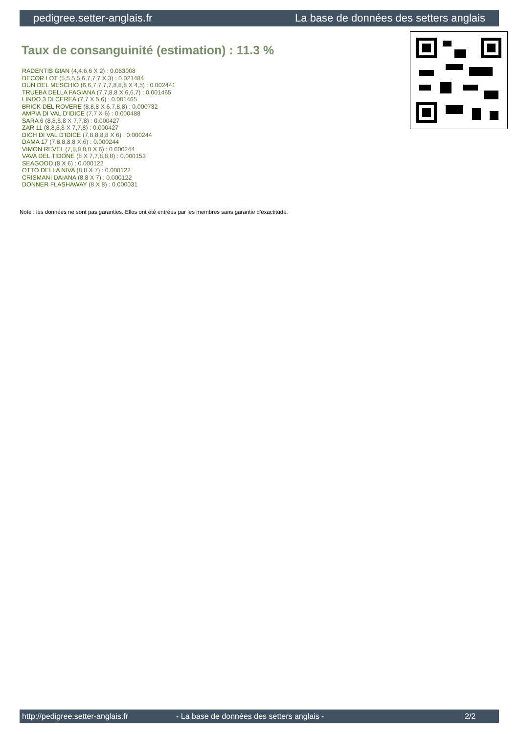pedigree.setter-anglais.fr La base de données des setters anglais
Taux de consanguinité (estimation) : 11.3 %
RADENTIS GIAN (4,4,6,6 X 2) : 0.083008
DECOR LOT (5,5,5,5,6,7,7,7 X 3) : 0.021484
DUN DEL MESCHIO (6,6,7,7,7,7,8,8,8 X 4,5) : 0.002441
TRUEBA DELLA FAGIANA (7,7,8,8 X 6,6,7) : 0.001465
LINDO 3 DI CEREA (7,7 X 5,6) : 0.001465
BRICK DEL ROVERE (8,8,8 X 6,7,8,8) : 0.000732
AMPIA DI VAL D'IDICE (7,7 X 6) : 0.000488
SARA 6 (8,8,8,8 X 7,7,8) : 0.000427
ZAR 11 (8,8,8,8 X 7,7,8) : 0.000427
DICH DI VAL D'IDICE (7,8,8,8,8 X 6) : 0.000244
DAMA 17 (7,8,8,8,8 X 6) : 0.000244
VIMON REVEL (7,8,8,8,8 X 6) : 0.000244
VAVA DEL TIDONE (8 X 7,7,8,8,8) : 0.000153
SEAGOOD (8 X 6) : 0.000122
OTTO DELLA NIVA (8,8 X 7) : 0.000122
CRISMANI DAIANA (8,8 X 7) : 0.000122
DONNER FLASHAWAY (8 X 8) : 0.000031
Note : les données ne sont pas garanties. Elles ont été entrées par les membres sans garantie d'exactitude.
http://pedigree.setter-anglais.fr - La base de données des setters anglais - 2/2